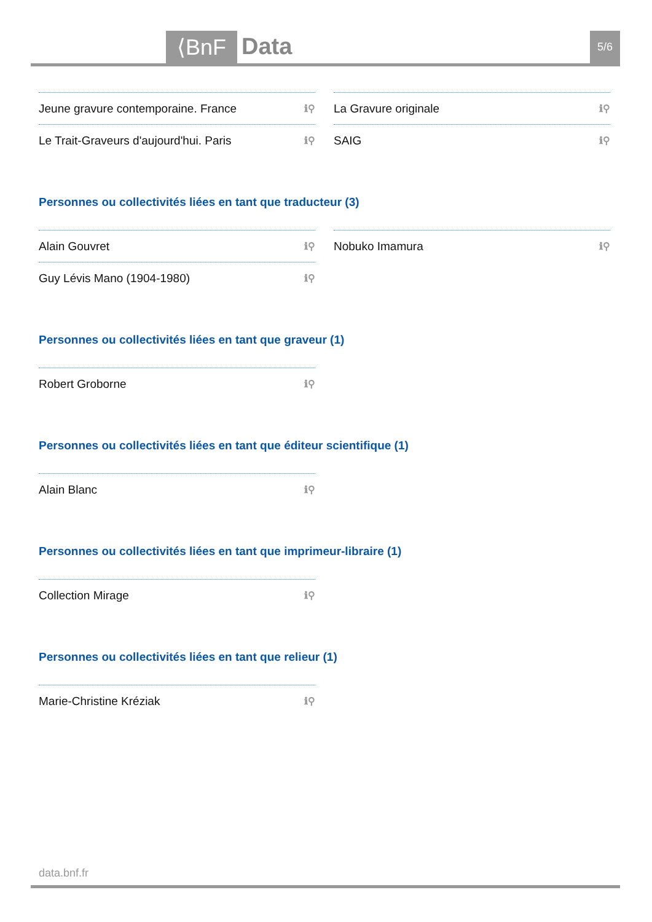⟨BnF Data 5/6
Jeune gravure contemporaine. France ℹ⚲
Le Trait-Graveurs d'aujourd'hui. Paris ℹ⚲
La Gravure originale ℹ⚲
SAIG ℹ⚲
Personnes ou collectivités liées en tant que traducteur (3)
Alain Gouvret ℹ⚲
Guy Lévis Mano (1904-1980) ℹ⚲
Nobuko Imamura ℹ⚲
Personnes ou collectivités liées en tant que graveur (1)
Robert Groborne ℹ⚲
Personnes ou collectivités liées en tant que éditeur scientifique (1)
Alain Blanc ℹ⚲
Personnes ou collectivités liées en tant que imprimeur-libraire (1)
Collection Mirage ℹ⚲
Personnes ou collectivités liées en tant que relieur (1)
Marie-Christine Kréziak ℹ⚲
data.bnf.fr